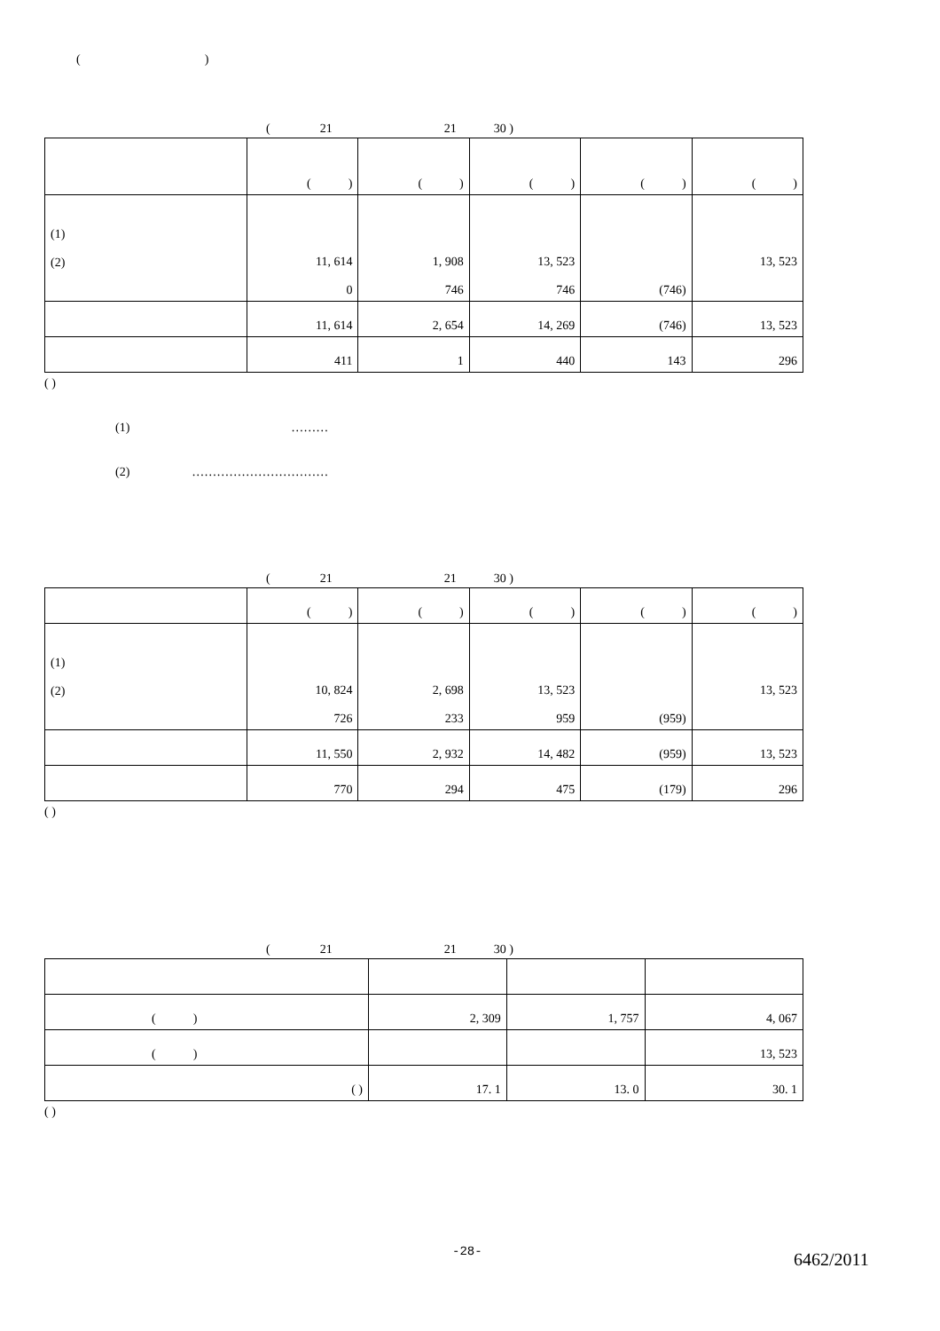(　　　　　　　　　　)
(　　　　21　　　　　　　　　21　　　30 )
| | ( ) | ( ) | ( ) | ( ) | ( ) |
| (1) (2) | 11, 614 0 | 1, 908 746 | 13, 523 746 | (746) | 13, 523 |
| | 11, 614 | 2, 654 | 14, 269 | (746) | 13, 523 |
| | 411 | 1 | 440 | 143 | 296 |
( )
(1)　　　　　　　　　　　　　………
(2)　　　　　……………………………
(　　　　21　　　　　　　　　21　　　30 )
| | ( ) | ( ) | ( ) | ( ) | ( ) |
| (1) (2) | 10, 824 726 | 2, 698 233 | 13, 523 959 | (959) | 13, 523 |
| | 11, 550 | 2, 932 | 14, 482 | (959) | 13, 523 |
| | 770 | 294 | 475 | (179) | 296 |
( )
(　　　　21　　　　　　　　　21　　　30 )
| ( ) | 2, 309 | 1, 757 | 4, 067 |
| ( ) | | | 13, 523 |
| ( ) | 17. 1 | 13. 0 | 30. 1 |
( )
-28- 6462/2011